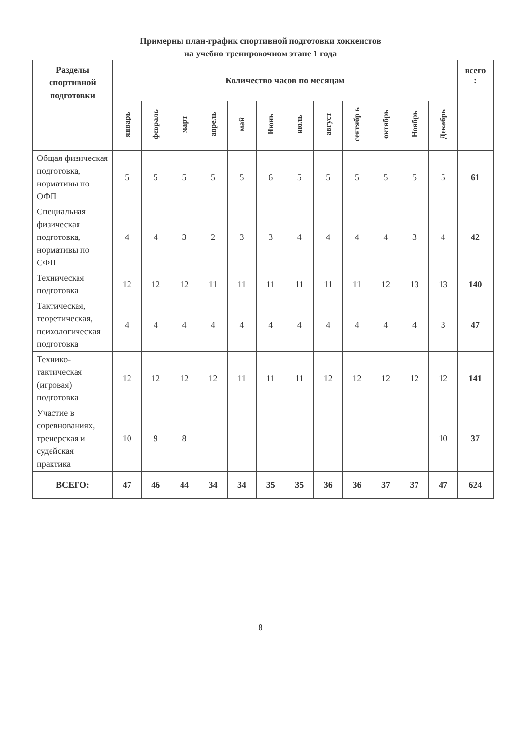Примерны план-график спортивной подготовки хоккеистов
на учебно тренировочном этапе 1 года
| Разделы спортивной подготовки | Количество часов по месяцам | | | | | | | | | | | | всего : |
| --- | --- | --- | --- | --- | --- | --- | --- | --- | --- | --- | --- | --- | --- |
| | январь | февраль | март | апрель | май | Июнь | июль | август | сентябр ь | октябрь | Ноябрь | Декабрь | |
| Общая физическая подготовка, нормативы по ОФП | 5 | 5 | 5 | 5 | 5 | 6 | 5 | 5 | 5 | 5 | 5 | 5 | 61 |
| Специальная физическая подготовка, нормативы по СФП | 4 | 4 | 3 | 2 | 3 | 3 | 4 | 4 | 4 | 4 | 3 | 4 | 42 |
| Техническая подготовка | 12 | 12 | 12 | 11 | 11 | 11 | 11 | 11 | 11 | 12 | 13 | 13 | 140 |
| Тактическая, теоретическая, психологическая подготовка | 4 | 4 | 4 | 4 | 4 | 4 | 4 | 4 | 4 | 4 | 4 | 3 | 47 |
| Технико-тактическая (игровая) подготовка | 12 | 12 | 12 | 12 | 11 | 11 | 11 | 12 | 12 | 12 | 12 | 12 | 141 |
| Участие в соревнованиях, тренерская и судейская практика | 10 | 9 | 8 | | | | | | | | | 10 | 37 |
| ВСЕГО: | 47 | 46 | 44 | 34 | 34 | 35 | 35 | 36 | 36 | 37 | 37 | 47 | 624 |
8